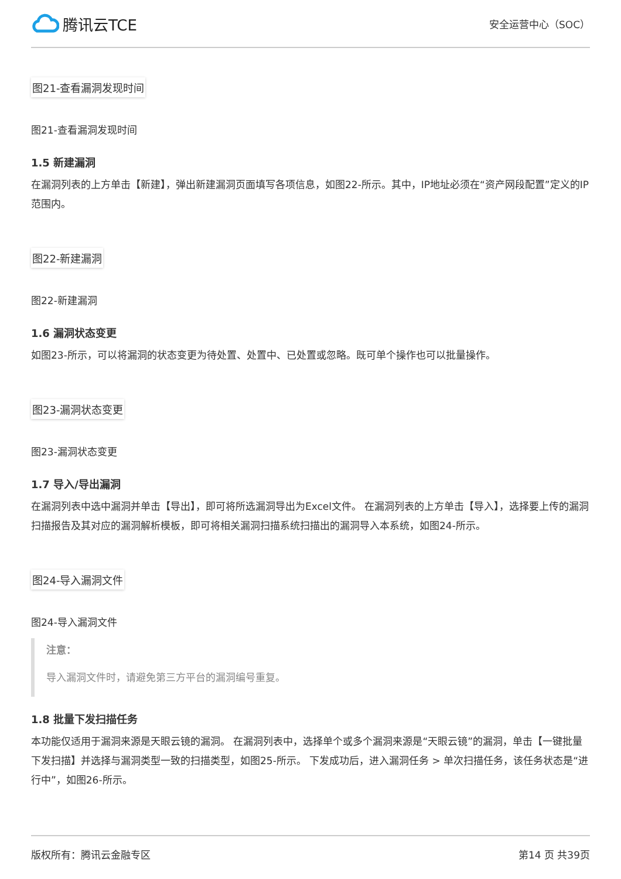腾讯云TCE
安全运营中心（SOC）
图21-查看漏洞发现时间
图21-查看漏洞发现时间
1.5 新建漏洞
在漏洞列表的上方单击【新建】，弹出新建漏洞页面填写各项信息，如图22-所示。其中，IP地址必须在“资产网段配置”定义的IP范围内。
图22-新建漏洞
图22-新建漏洞
1.6 漏洞状态变更
如图23-所示，可以将漏洞的状态变更为待处置、处置中、已处置或忽略。既可单个操作也可以批量操作。
图23-漏洞状态变更
图23-漏洞状态变更
1.7 导入/导出漏洞
在漏洞列表中选中漏洞并单击【导出】，即可将所选漏洞导出为Excel文件。 在漏洞列表的上方单击【导入】，选择要上传的漏洞扫描报告及其对应的漏洞解析模板，即可将相关漏洞扫描系统扫描出的漏洞导入本系统，如图24-所示。
图24-导入漏洞文件
图24-导入漏洞文件
注意：
导入漏洞文件时，请避免第三方平台的漏洞编号重复。
1.8 批量下发扫描任务
本功能仅适用于漏洞来源是天眼云镜的漏洞。 在漏洞列表中，选择单个或多个漏洞来源是“天眼云镜”的漏洞，单击【一键批量下发扫描】并选择与漏洞类型一致的扫描类型，如图25-所示。 下发成功后，进入漏洞任务 > 单次扫描任务，该任务状态是“进行中”，如图26-所示。
版权所有：腾讯云金融专区 第14 页 共39页